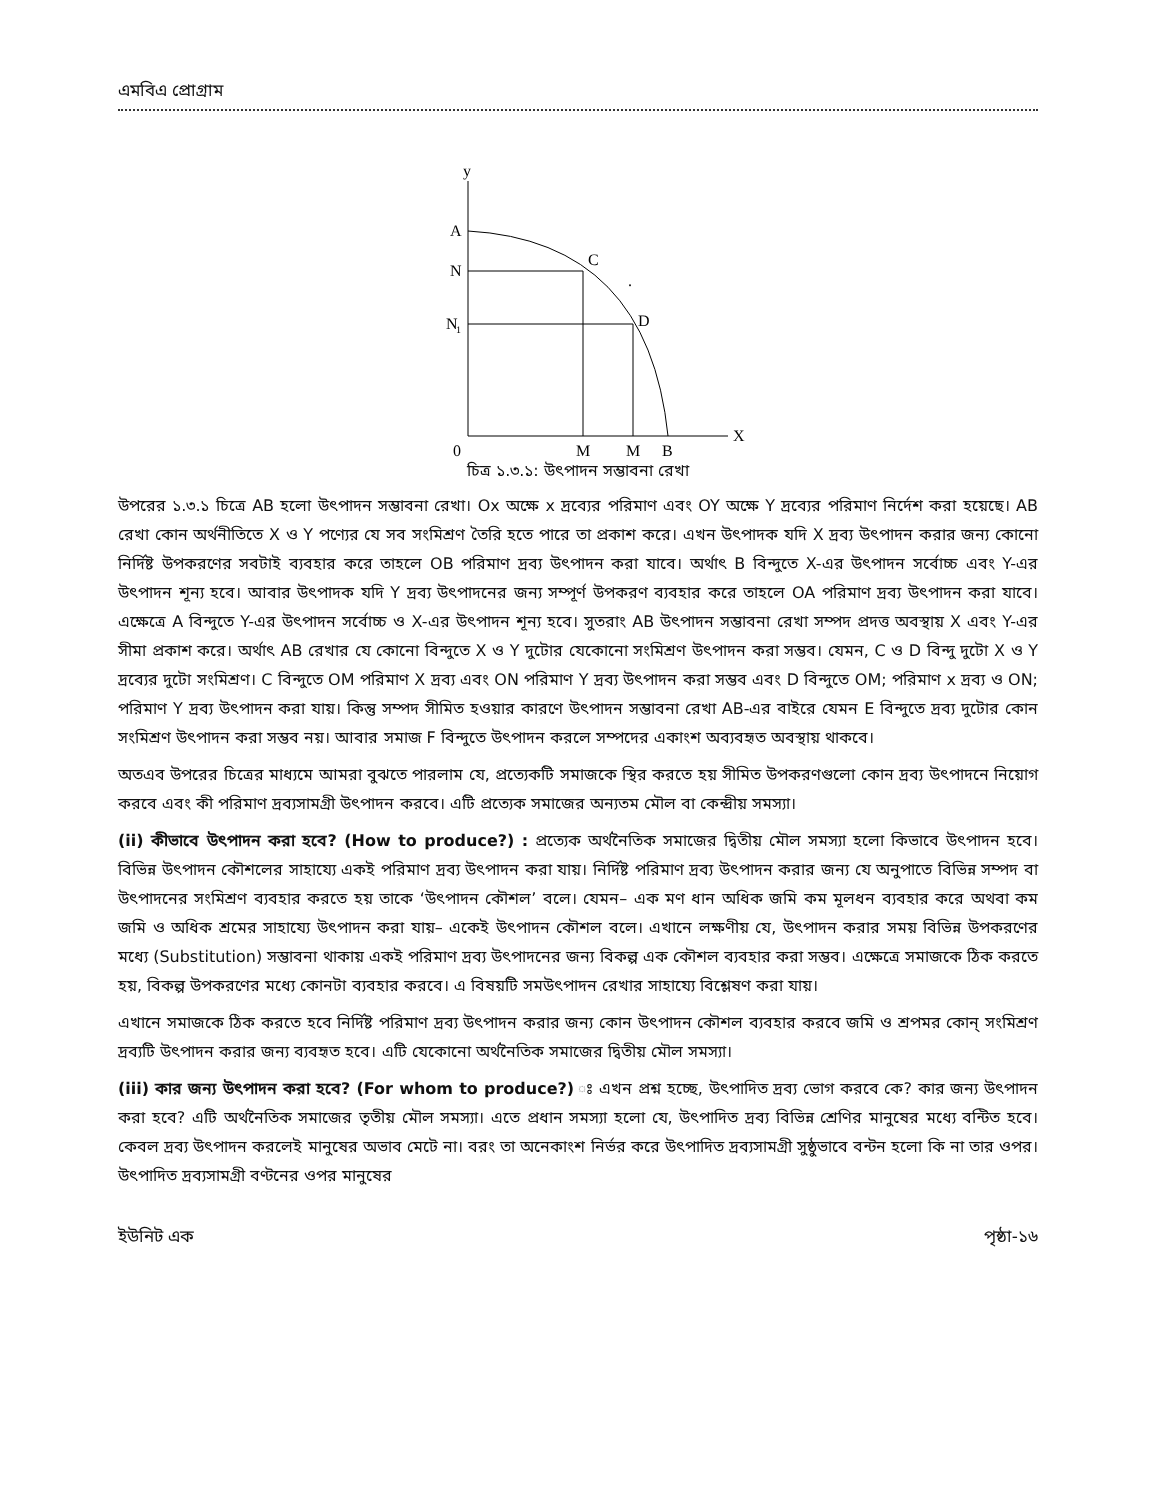এমবিএ প্রোগ্রাম
y
A
N
N
1
C
D
.
X
0
M
M
B
চিত্র ১.৩.১: উৎপাদন সম্ভাবনা রেখা
উপরের ১.৩.১ চিত্রে AB হলো উৎপাদন সম্ভাবনা রেখা। Ox অক্ষে x দ্রব্যের পরিমাণ এবং OY অক্ষে Y দ্রব্যের পরিমাণ নির্দেশ করা হয়েছে। AB রেখা কোন অর্থনীতিতে X ও Y পণ্যের যে সব সংমিশ্রণ তৈরি হতে পারে তা প্রকাশ করে। এখন উৎপাদক যদি X দ্রব্য উৎপাদন করার জন্য কোনো নির্দিষ্ট উপকরণের সবটাই ব্যবহার করে তাহলে OB পরিমাণ দ্রব্য উৎপাদন করা যাবে। অর্থাৎ B বিন্দুতে X-এর উৎপাদন সর্বোচ্চ এবং Y-এর উৎপাদন শূন্য হবে। আবার উৎপাদক যদি Y দ্রব্য উৎপাদনের জন্য সম্পূর্ণ উপকরণ ব্যবহার করে তাহলে OA পরিমাণ দ্রব্য উৎপাদন করা যাবে। এক্ষেত্রে A বিন্দুতে Y-এর উৎপাদন সর্বোচ্চ ও X-এর উৎপাদন শূন্য হবে। সুতরাং AB উৎপাদন সম্ভাবনা রেখা সম্পদ প্রদত্ত অবস্থায় X এবং Y-এর সীমা প্রকাশ করে। অর্থাৎ AB রেখার যে কোনো বিন্দুতে X ও Y দুটোর যেকোনো সংমিশ্রণ উৎপাদন করা সম্ভব। যেমন, C ও D বিন্দু দুটো X ও Y দ্রব্যের দুটো সংমিশ্রণ। C বিন্দুতে OM পরিমাণ X দ্রব্য এবং ON পরিমাণ Y দ্রব্য উৎপাদন করা সম্ভব এবং D বিন্দুতে OM; পরিমাণ x দ্রব্য ও ON; পরিমাণ Y দ্রব্য উৎপাদন করা যায়। কিন্তু সম্পদ সীমিত হওয়ার কারণে উৎপাদন সম্ভাবনা রেখা AB-এর বাইরে যেমন E বিন্দুতে দ্রব্য দুটোর কোন সংমিশ্রণ উৎপাদন করা সম্ভব নয়। আবার সমাজ F বিন্দুতে উৎপাদন করলে সম্পদের একাংশ অব্যবহৃত অবস্থায় থাকবে।
অতএব উপরের চিত্রের মাধ্যমে আমরা বুঝতে পারলাম যে, প্রত্যেকটি সমাজকে স্থির করতে হয় সীমিত উপকরণগুলো কোন দ্রব্য উৎপাদনে নিয়োগ করবে এবং কী পরিমাণ দ্রব্যসামগ্রী উৎপাদন করবে। এটি প্রত্যেক সমাজের অন্যতম মৌল বা কেন্দ্রীয় সমস্যা।
(ii) কীভাবে উৎপাদন করা হবে? (How to produce?) : প্রত্যেক অর্থনৈতিক সমাজের দ্বিতীয় মৌল সমস্যা হলো কিভাবে উৎপাদন হবে। বিভিন্ন উৎপাদন কৌশলের সাহায্যে একই পরিমাণ দ্রব্য উৎপাদন করা যায়। নির্দিষ্ট পরিমাণ দ্রব্য উৎপাদন করার জন্য যে অনুপাতে বিভিন্ন সম্পদ বা উৎপাদনের সংমিশ্রণ ব্যবহার করতে হয় তাকে ‘উৎপাদন কৌশল’ বলে। যেমন– এক মণ ধান অধিক জমি কম মূলধন ব্যবহার করে অথবা কম জমি ও অধিক শ্রমের সাহায্যে উৎপাদন করা যায়– একেই উৎপাদন কৌশল বলে। এখানে লক্ষণীয় যে, উৎপাদন করার সময় বিভিন্ন উপকরণের মধ্যে (Substitution) সম্ভাবনা থাকায় একই পরিমাণ দ্রব্য উৎপাদনের জন্য বিকল্প এক কৌশল ব্যবহার করা সম্ভব। এক্ষেত্রে সমাজকে ঠিক করতে হয়, বিকল্প উপকরণের মধ্যে কোনটা ব্যবহার করবে। এ বিষয়টি সমউৎপাদন রেখার সাহায্যে বিশ্লেষণ করা যায়।
এখানে সমাজকে ঠিক করতে হবে নির্দিষ্ট পরিমাণ দ্রব্য উৎপাদন করার জন্য কোন উৎপাদন কৌশল ব্যবহার করবে জমি ও শ্রপমর কোন্ সংমিশ্রণ দ্রব্যটি উৎপাদন করার জন্য ব্যবহৃত হবে। এটি যেকোনো অর্থনৈতিক সমাজের দ্বিতীয় মৌল সমস্যা।
(iii) কার জন্য উৎপাদন করা হবে? (For whom to produce?) ঃ এখন প্রশ্ন হচ্ছে, উৎপাদিত দ্রব্য ভোগ করবে কে? কার জন্য উৎপাদন করা হবে? এটি অর্থনৈতিক সমাজের তৃতীয় মৌল সমস্যা। এতে প্রধান সমস্যা হলো যে, উৎপাদিত দ্রব্য বিভিন্ন শ্রেণির মানুষের মধ্যে বন্টিত হবে। কেবল দ্রব্য উৎপাদন করলেই মানুষের অভাব মেটে না। বরং তা অনেকাংশ নির্ভর করে উৎপাদিত দ্রব্যসামগ্রী সুষ্ঠুভাবে বন্টন হলো কি না তার ওপর। উৎপাদিত দ্রব্যসামগ্রী বণ্টনের ওপর মানুষের
ইউনিট এক পৃষ্ঠা-১৬